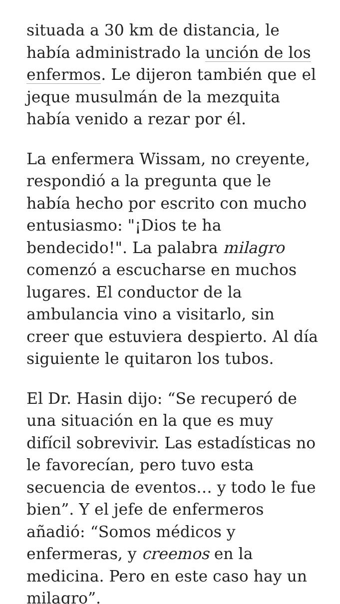situada a 30 km de distancia, le había administrado la unción de los enfermos. Le dijeron también que el jeque musulmán de la mezquita había venido a rezar por él.
La enfermera Wissam, no creyente, respondió a la pregunta que le había hecho por escrito con mucho entusiasmo: "¡Dios te ha bendecido!". La palabra milagro comenzó a escucharse en muchos lugares. El conductor de la ambulancia vino a visitarlo, sin creer que estuviera despierto. Al día siguiente le quitaron los tubos.
El Dr. Hasin dijo: “Se recuperó de una situación en la que es muy difícil sobrevivir. Las estadísticas no le favorecían, pero tuvo esta secuencia de eventos… y todo le fue bien”. Y el jefe de enfermeros añadió: “Somos médicos y enfermeras, y creemos en la medicina. Pero en este caso hay un milagro”.